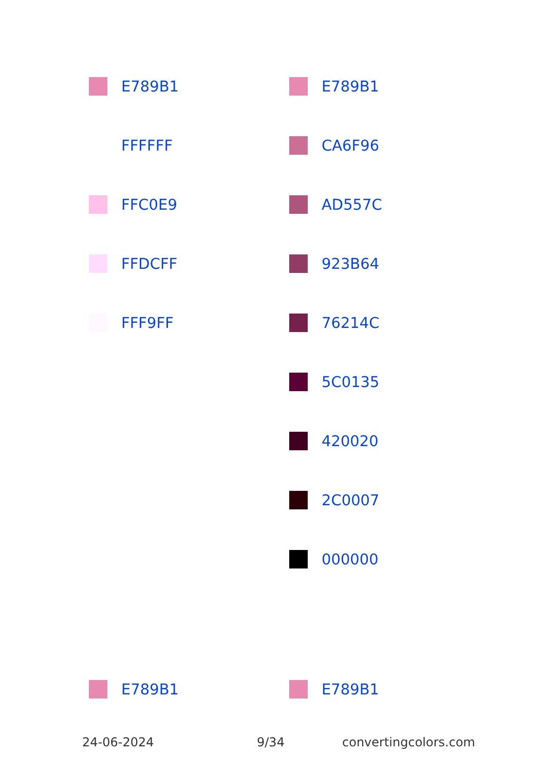E789B1
FFFFFF
FFC0E9
FFDCFF
FFF9FF
E789B1
CA6F96
AD557C
923B64
76214C
5C0135
420020
2C0007
000000
E789B1 E789B1
24-06-2024 9/34 convertingcolors.com